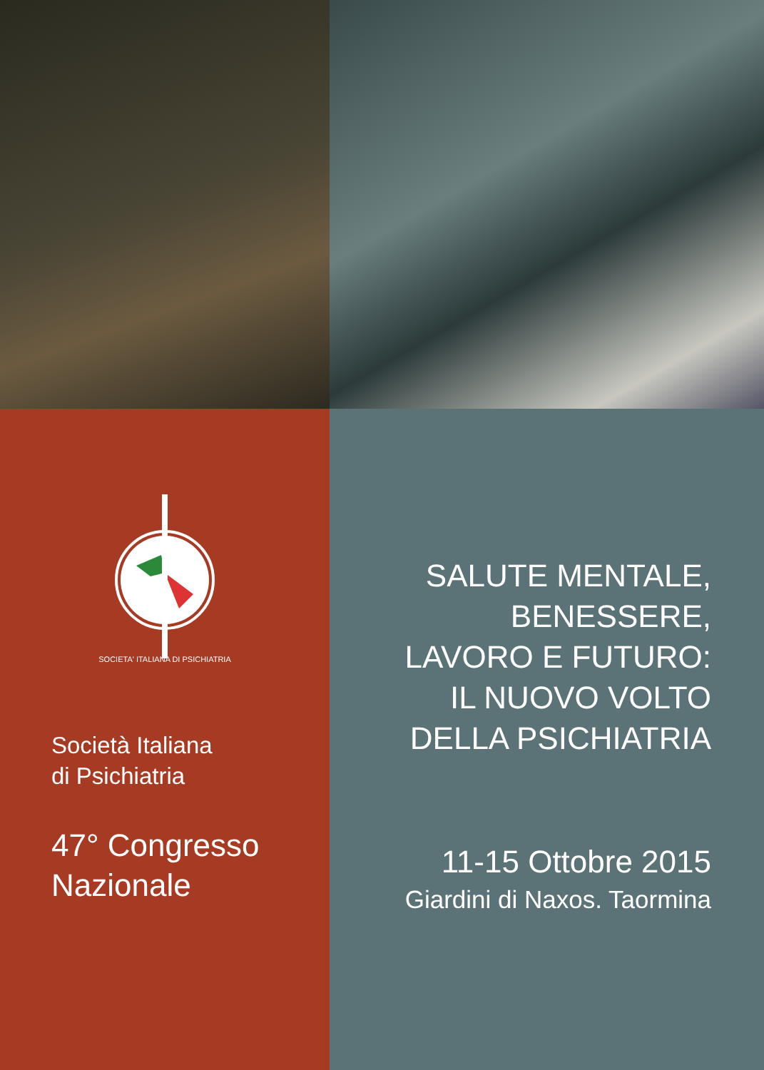SOCIETA' ITALIANA DI PSICHIATRIA
Società Italiana
di Psichiatria
47° Congresso
Nazionale
SALUTE MENTALE,
BENESSERE,
LAVORO E FUTURO:
IL NUOVO VOLTO
DELLA PSICHIATRIA
11-15 Ottobre 2015
Giardini di Naxos. Taormina